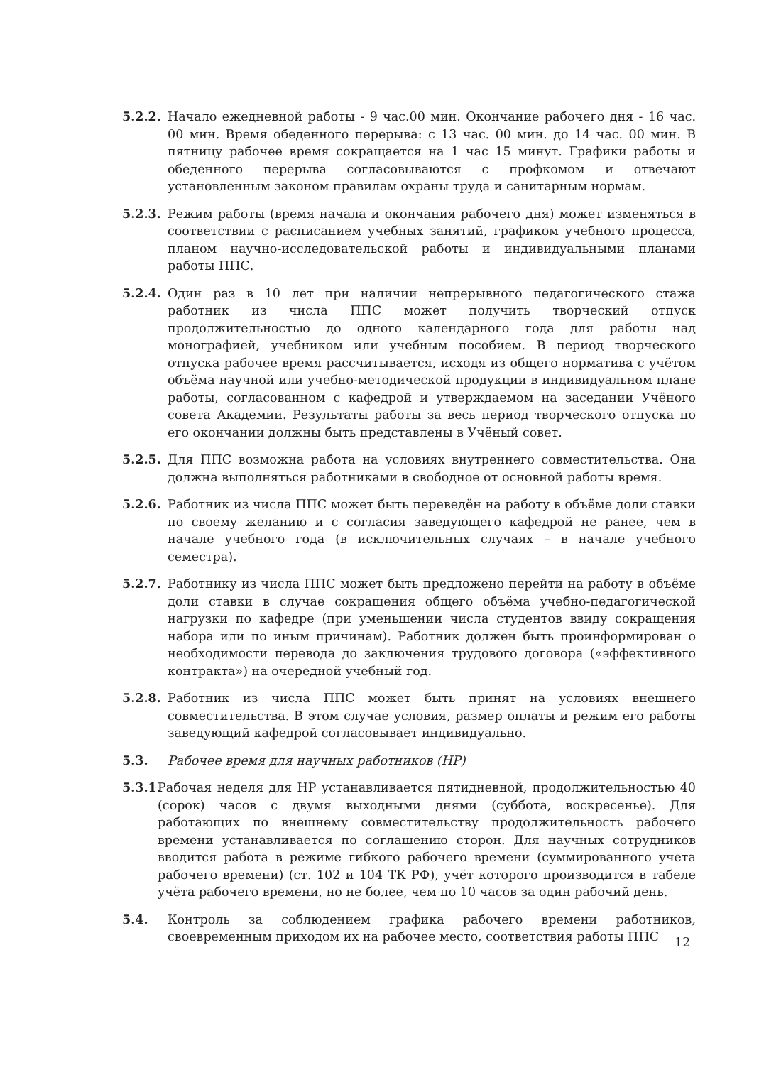5.2.2. Начало ежедневной работы - 9 час.00 мин. Окончание рабочего дня - 16 час. 00 мин. Время обеденного перерыва: с 13 час. 00 мин. до 14 час. 00 мин. В пятницу рабочее время сокращается на 1 час 15 минут. Графики работы и обеденного перерыва согласовываются с профкомом и отвечают установленным законом правилам охраны труда и санитарным нормам.
5.2.3. Режим работы (время начала и окончания рабочего дня) может изменяться в соответствии с расписанием учебных занятий, графиком учебного процесса, планом научно-исследовательской работы и индивидуальными планами работы ППС.
5.2.4. Один раз в 10 лет при наличии непрерывного педагогического стажа работник из числа ППС может получить творческий отпуск продолжительностью до одного календарного года для работы над монографией, учебником или учебным пособием. В период творческого отпуска рабочее время рассчитывается, исходя из общего норматива с учётом объёма научной или учебно-методической продукции в индивидуальном плане работы, согласованном с кафедрой и утверждаемом на заседании Учёного совета Академии. Результаты работы за весь период творческого отпуска по его окончании должны быть представлены в Учёный совет.
5.2.5. Для ППС возможна работа на условиях внутреннего совместительства. Она должна выполняться работниками в свободное от основной работы время.
5.2.6. Работник из числа ППС может быть переведён на работу в объёме доли ставки по своему желанию и с согласия заведующего кафедрой не ранее, чем в начале учебного года (в исключительных случаях – в начале учебного семестра).
5.2.7. Работнику из числа ППС может быть предложено перейти на работу в объёме доли ставки в случае сокращения общего объёма учебно-педагогической нагрузки по кафедре (при уменьшении числа студентов ввиду сокращения набора или по иным причинам). Работник должен быть проинформирован о необходимости перевода до заключения трудового договора («эффективного контракта») на очередной учебный год.
5.2.8. Работник из числа ППС может быть принят на условиях внешнего совместительства. В этом случае условия, размер оплаты и режим его работы заведующий кафедрой согласовывает индивидуально.
5.3. Рабочее время для научных работников (НР)
5.3.1.
Рабочая неделя для НР устанавливается пятидневной, продолжительностью 40 (сорок) часов с двумя выходными днями (суббота, воскресенье). Для работающих по внешнему совместительству продолжительность рабочего времени устанавливается по соглашению сторон. Для научных сотрудников вводится работа в режиме гибкого рабочего времени (суммированного учета рабочего времени) (ст. 102 и 104 ТК РФ), учёт которого производится в табеле учёта рабочего времени, но не более, чем по 10 часов за один рабочий день.
5.4. Контроль за соблюдением графика рабочего времени работников, своевременным приходом их на рабочее место, соответствия работы ППС
12